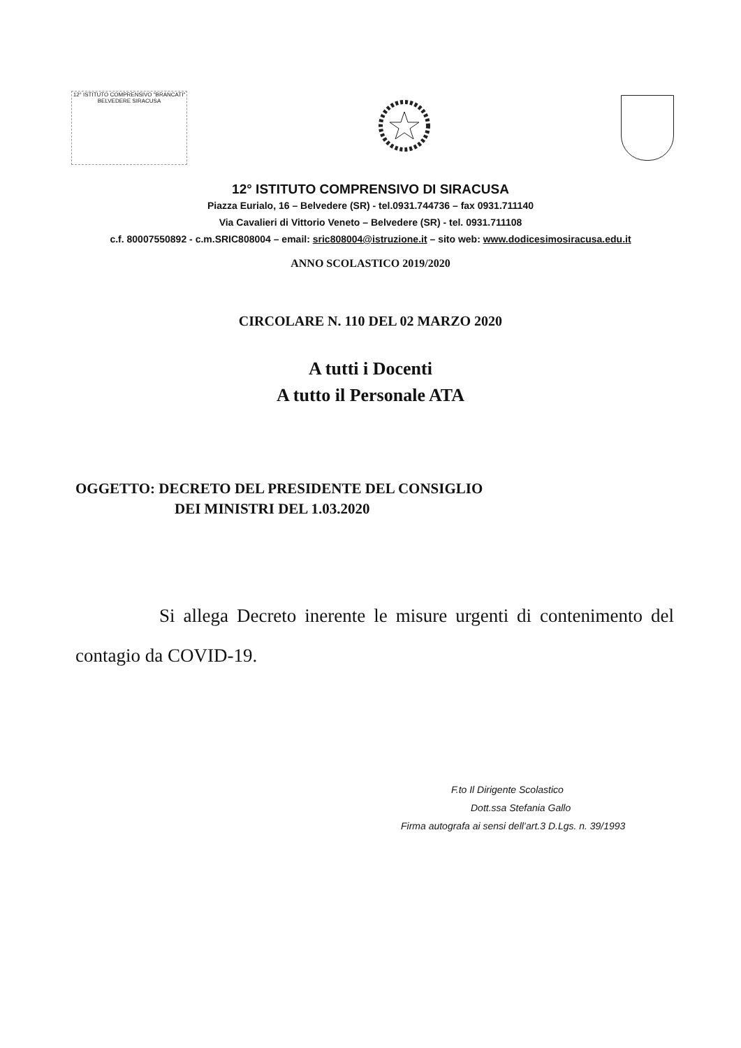12° ISTITUTO COMPRENSIVO "BRANCATI" BELVEDERE SIRACUSA
12° ISTITUTO COMPRENSIVO DI SIRACUSA
Piazza Eurialo, 16 – Belvedere (SR) - tel.0931.744736 – fax 0931.711140
Via Cavalieri di Vittorio Veneto – Belvedere (SR) - tel. 0931.711108
c.f. 80007550892 - c.m.SRIC808004 – email: sric808004@istruzione.it – sito web: www.dodicesimosiracusa.edu.it
ANNO SCOLASTICO 2019/2020
CIRCOLARE N. 110 DEL 02 MARZO 2020
A tutti i Docenti
A tutto il Personale ATA
OGGETTO: DECRETO DEL PRESIDENTE DEL CONSIGLIO
DEI MINISTRI DEL 1.03.2020
Si allega Decreto inerente le misure urgenti di contenimento del contagio da COVID-19.
F.to Il Dirigente Scolastico
Dott.ssa Stefania Gallo
Firma autografa ai sensi dell’art.3 D.Lgs. n. 39/1993